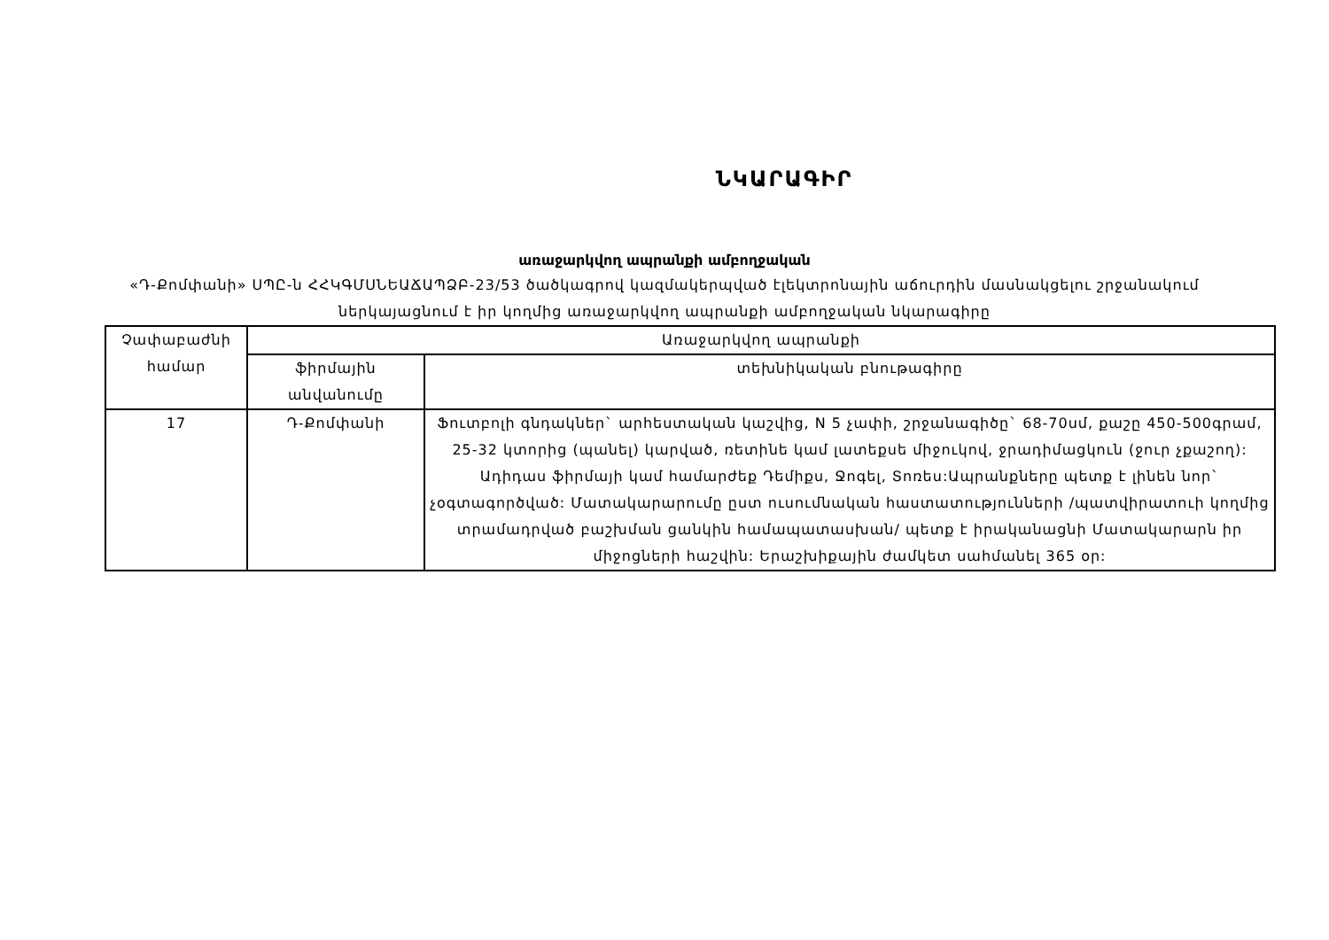ՆԿԱՐԱԳԻՐ
առաջարկվող ապրանքի ամբողջական
«Դ-Քոմփանի» ՍՊԸ-ն ՀՀԿԳՄՍՆԵԱՃԱՊՁԲ-23/53 ծածկագրով կազմակերպված էլեկտրոնային աճուրդին մասնակցելու շրջանակում ներկայացնում է իր կողմից առաջարկվող ապրանքի ամբողջական նկարագիրը
| Չափաբաժնի համար | Առաջարկվող ապրանքի | |
| --- | --- | --- |
| | ֆիրմային անվանումը | տեխնիկական բնութագիրը |
| 17 | Դ-Քոմփանի | Ֆուտբոլի գնդակներ` արհեստական կաշվից, N 5 չափի, շրջանագիծը` 68-70սմ, քաշը 450-500գրամ, 25-32 կտորից (պանել) կարված, ռետինե կամ լատեքսե միջուկով, ջրադիմացկուն (ջուր չքաշող): Ադիդաս ֆիրմայի կամ համարժեք Դեմիքս, Ջոգել, Տոռես:Ապրանքները պետք է լինեն նոր` չօգտագործված: Մատակարարումը ըստ ուսումնական հաստատությունների /պատվիրատուի կողմից տրամադրված բաշխման ցանկին համապատասխան/ պետք է իրականացնի Մատակարարն իր միջոցների հաշվին: Երաշխիքային ժամկետ սահմանել 365 օր: |